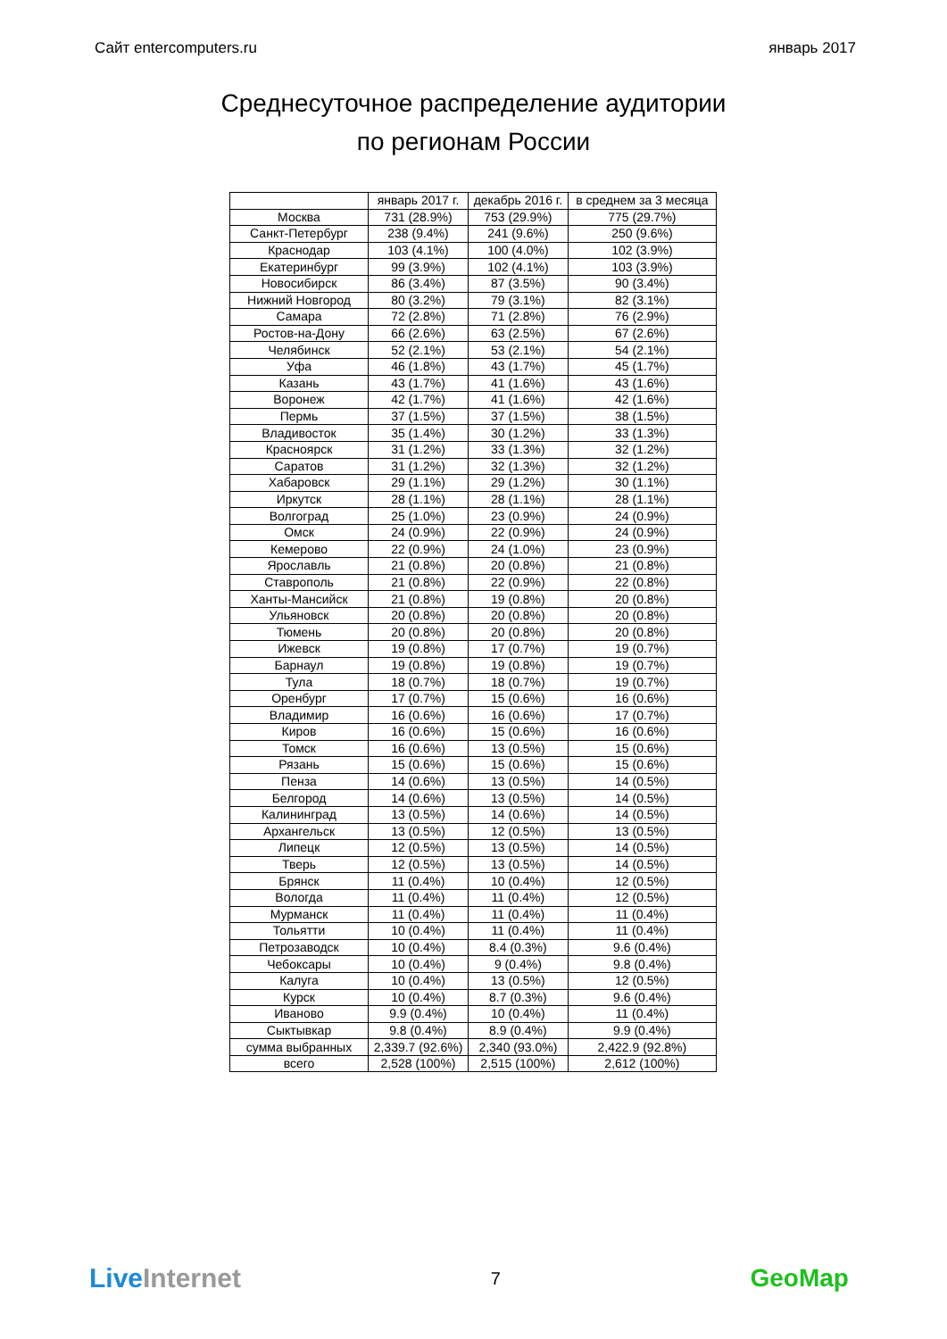Сайт entercomputers.ru январь 2017
Среднесуточное распределение аудитории
по регионам России
| | январь 2017 г. | декабрь 2016 г. | в среднем за 3 месяца |
| --- | --- | --- | --- |
| Москва | 731 (28.9%) | 753 (29.9%) | 775 (29.7%) |
| Санкт-Петербург | 238 (9.4%) | 241 (9.6%) | 250 (9.6%) |
| Краснодар | 103 (4.1%) | 100 (4.0%) | 102 (3.9%) |
| Екатеринбург | 99 (3.9%) | 102 (4.1%) | 103 (3.9%) |
| Новосибирск | 86 (3.4%) | 87 (3.5%) | 90 (3.4%) |
| Нижний Новгород | 80 (3.2%) | 79 (3.1%) | 82 (3.1%) |
| Самара | 72 (2.8%) | 71 (2.8%) | 76 (2.9%) |
| Ростов-на-Дону | 66 (2.6%) | 63 (2.5%) | 67 (2.6%) |
| Челябинск | 52 (2.1%) | 53 (2.1%) | 54 (2.1%) |
| Уфа | 46 (1.8%) | 43 (1.7%) | 45 (1.7%) |
| Казань | 43 (1.7%) | 41 (1.6%) | 43 (1.6%) |
| Воронеж | 42 (1.7%) | 41 (1.6%) | 42 (1.6%) |
| Пермь | 37 (1.5%) | 37 (1.5%) | 38 (1.5%) |
| Владивосток | 35 (1.4%) | 30 (1.2%) | 33 (1.3%) |
| Красноярск | 31 (1.2%) | 33 (1.3%) | 32 (1.2%) |
| Саратов | 31 (1.2%) | 32 (1.3%) | 32 (1.2%) |
| Хабаровск | 29 (1.1%) | 29 (1.2%) | 30 (1.1%) |
| Иркутск | 28 (1.1%) | 28 (1.1%) | 28 (1.1%) |
| Волгоград | 25 (1.0%) | 23 (0.9%) | 24 (0.9%) |
| Омск | 24 (0.9%) | 22 (0.9%) | 24 (0.9%) |
| Кемерово | 22 (0.9%) | 24 (1.0%) | 23 (0.9%) |
| Ярославль | 21 (0.8%) | 20 (0.8%) | 21 (0.8%) |
| Ставрополь | 21 (0.8%) | 22 (0.9%) | 22 (0.8%) |
| Ханты-Мансийск | 21 (0.8%) | 19 (0.8%) | 20 (0.8%) |
| Ульяновск | 20 (0.8%) | 20 (0.8%) | 20 (0.8%) |
| Тюмень | 20 (0.8%) | 20 (0.8%) | 20 (0.8%) |
| Ижевск | 19 (0.8%) | 17 (0.7%) | 19 (0.7%) |
| Барнаул | 19 (0.8%) | 19 (0.8%) | 19 (0.7%) |
| Тула | 18 (0.7%) | 18 (0.7%) | 19 (0.7%) |
| Оренбург | 17 (0.7%) | 15 (0.6%) | 16 (0.6%) |
| Владимир | 16 (0.6%) | 16 (0.6%) | 17 (0.7%) |
| Киров | 16 (0.6%) | 15 (0.6%) | 16 (0.6%) |
| Томск | 16 (0.6%) | 13 (0.5%) | 15 (0.6%) |
| Рязань | 15 (0.6%) | 15 (0.6%) | 15 (0.6%) |
| Пенза | 14 (0.6%) | 13 (0.5%) | 14 (0.5%) |
| Белгород | 14 (0.6%) | 13 (0.5%) | 14 (0.5%) |
| Калининград | 13 (0.5%) | 14 (0.6%) | 14 (0.5%) |
| Архангельск | 13 (0.5%) | 12 (0.5%) | 13 (0.5%) |
| Липецк | 12 (0.5%) | 13 (0.5%) | 14 (0.5%) |
| Тверь | 12 (0.5%) | 13 (0.5%) | 14 (0.5%) |
| Брянск | 11 (0.4%) | 10 (0.4%) | 12 (0.5%) |
| Вологда | 11 (0.4%) | 11 (0.4%) | 12 (0.5%) |
| Мурманск | 11 (0.4%) | 11 (0.4%) | 11 (0.4%) |
| Тольятти | 10 (0.4%) | 11 (0.4%) | 11 (0.4%) |
| Петрозаводск | 10 (0.4%) | 8.4 (0.3%) | 9.6 (0.4%) |
| Чебоксары | 10 (0.4%) | 9 (0.4%) | 9.8 (0.4%) |
| Калуга | 10 (0.4%) | 13 (0.5%) | 12 (0.5%) |
| Курск | 10 (0.4%) | 8.7 (0.3%) | 9.6 (0.4%) |
| Иваново | 9.9 (0.4%) | 10 (0.4%) | 11 (0.4%) |
| Сыктывкар | 9.8 (0.4%) | 8.9 (0.4%) | 9.9 (0.4%) |
| сумма выбранных | 2,339.7 (92.6%) | 2,340 (93.0%) | 2,422.9 (92.8%) |
| всего | 2,528 (100%) | 2,515 (100%) | 2,612 (100%) |
LiveInternet
7
GeoMap